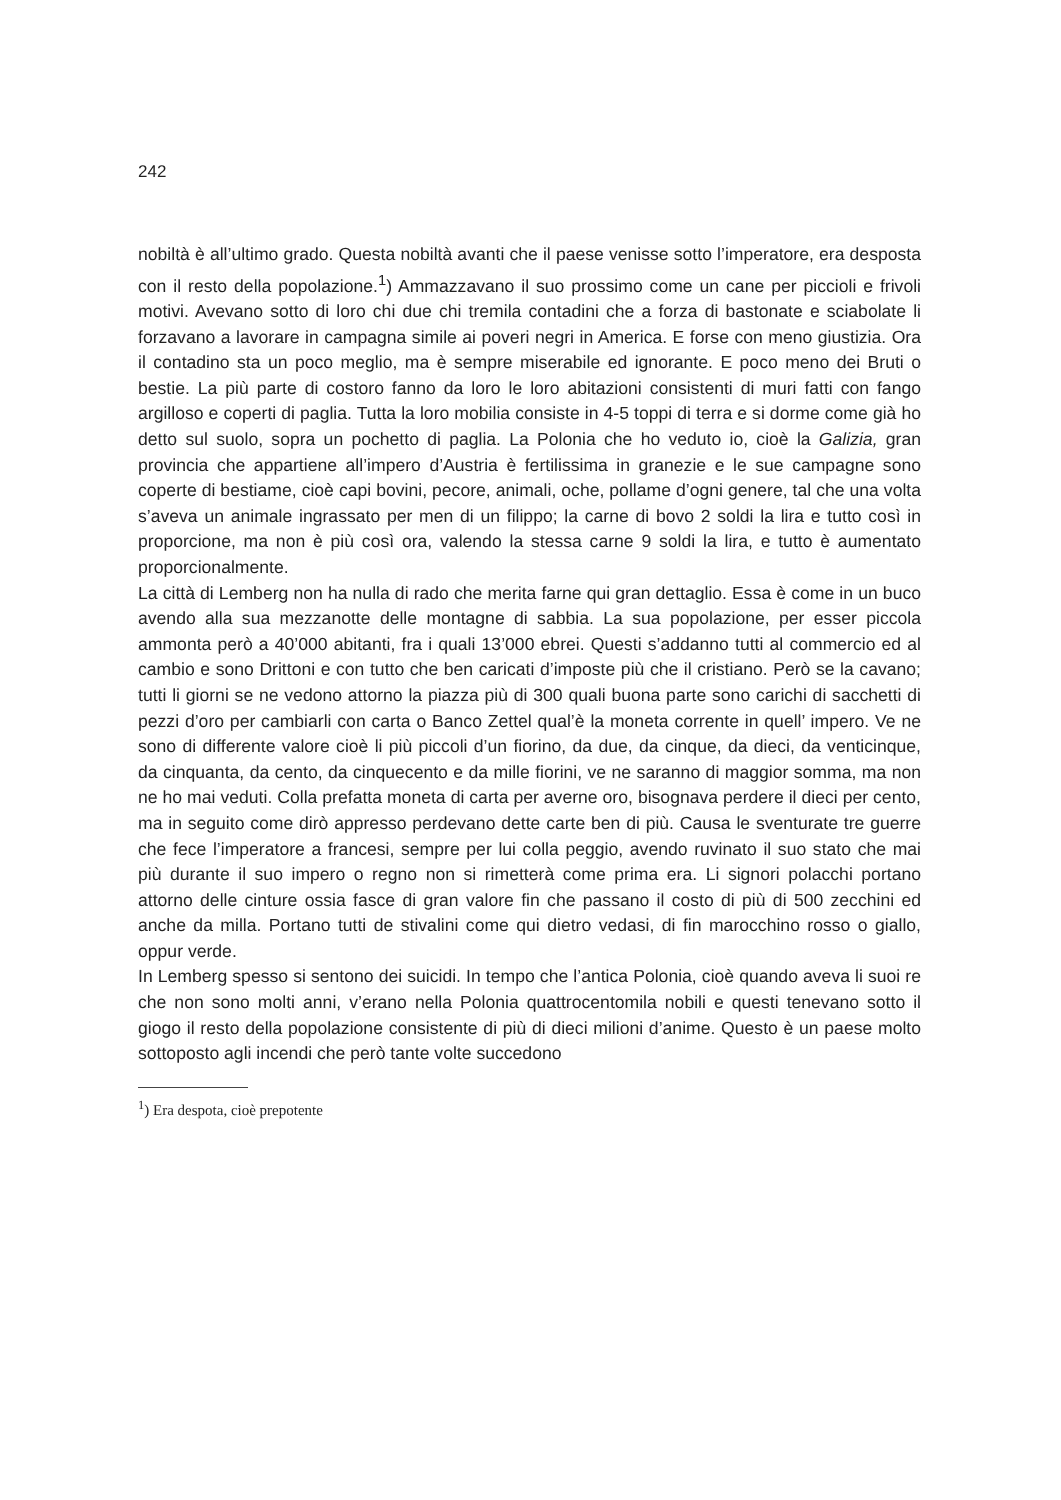242
nobiltà è all’ultimo grado. Questa nobiltà avanti che il paese venisse sotto l’imperatore, era desposta con il resto della popolazione.<sup>1</sup>) Ammazzavano il suo prossimo come un cane per piccioli e frivoli motivi. Avevano sotto di loro chi due chi tremila contadini che a forza di bastonate e sciabolate li forzavano a lavorare in campagna simile ai poveri negri in America. E forse con meno giustizia. Ora il contadino sta un poco meglio, ma è sempre miserabile ed ignorante. E poco meno dei Bruti o bestie. La più parte di costoro fanno da loro le loro abitazioni consistenti di muri fatti con fango argilloso e coperti di paglia. Tutta la loro mobilia consiste in 4-5 toppi di terra e si dorme come già ho detto sul suolo, sopra un pochetto di paglia. La Polonia che ho veduto io, cioè la Galizia, gran provincia che appartiene all’impero d’Austria è fertilissima in granezie e le sue campagne sono coperte di bestiame, cioè capi bovini, pecore, animali, oche, pollame d’ogni genere, tal che una volta s’aveva un animale ingrassato per men di un filippo; la carne di bovo 2 soldi la lira e tutto così in proporcione, ma non è più così ora, valendo la stessa carne 9 soldi la lira, e tutto è aumentato proporcionalmente.
La città di Lemberg non ha nulla di rado che merita farne qui gran dettaglio. Essa è come in un buco avendo alla sua mezzanotte delle montagne di sabbia. La sua popolazione, per esser piccola ammonta però a 40’000 abitanti, fra i quali 13’000 ebrei. Questi s’addanno tutti al commercio ed al cambio e sono Drittoni e con tutto che ben caricati d’imposte più che il cristiano. Però se la cavano; tutti li giorni se ne vedono attorno la piazza più di 300 quali buona parte sono carichi di sacchetti di pezzi d’oro per cambiarli con carta o Banco Zettel qual’è la moneta corrente in quell’ impero. Ve ne sono di differente valore cioè li più piccoli d’un fiorino, da due, da cinque, da dieci, da venticinque, da cinquanta, da cento, da cinquecento e da mille fiorini, ve ne saranno di maggior somma, ma non ne ho mai veduti. Colla prefatta moneta di carta per averne oro, bisognava perdere il dieci per cento, ma in seguito come dirò appresso perdevano dette carte ben di più. Causa le sventurate tre guerre che fece l’imperatore a francesi, sempre per lui colla peggio, avendo ruvinato il suo stato che mai più durante il suo impero o regno non si rimetterà come prima era. Li signori polacchi portano attorno delle cinture ossia fasce di gran valore fin che passano il costo di più di 500 zecchini ed anche da milla. Portano tutti de stivalini come qui dietro vedasi, di fin marocchino rosso o giallo, oppur verde.
In Lemberg spesso si sentono dei suicidi. In tempo che l’antica Polonia, cioè quando aveva li suoi re che non sono molti anni, v’erano nella Polonia quattrocentomila nobili e questi tenevano sotto il giogo il resto della popolazione consistente di più di dieci milioni d’anime. Questo è un paese molto sottoposto agli incendi che però tante volte succedono
<sup>1</sup>) Era despota, cioè prepotente